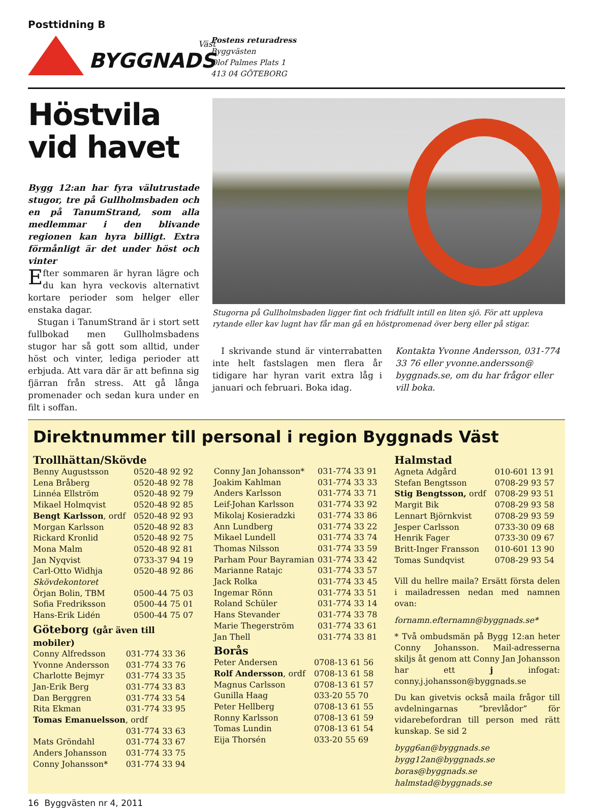Posttidning B
Väst
BYGGNADS
Postens returadress
Byggvästen
Olof Palmes Plats 1
413 04 GÖTEBORG
Höstvila vid havet
Bygg 12:an har fyra välutrustade stugor, tre på Gullholmsbaden och en på TanumStrand, som alla medlemmar i den blivande regionen kan hyra billigt. Extra förmånligt är det under höst och vinter
Efter sommaren är hyran lägre och du kan hyra veckovis alternativt kortare perioder som helger eller enstaka dagar.
Stugan i TanumStrand är i stort sett fullbokad men Gullholmsbadens stugor har så gott som alltid, under höst och vinter, lediga perioder att erbjuda. Att vara där är att befinna sig fjärran från stress. Att gå långa promenader och sedan kura under en filt i soffan.
Stugorna på Gullholmsbaden ligger fint och fridfullt intill en liten sjö. För att uppleva rytande eller kav lugnt hav får man gå en höstpromenad över berg eller på stigar.
I skrivande stund är vinterrabatten inte helt fastslagen men flera år tidigare har hyran varit extra låg i januari och februari. Boka idag.
Kontakta Yvonne Andersson, 031-774 33 76 eller yvonne.andersson@ byggnads.se, om du har frågor eller vill boka.
Direktnummer till personal i region Byggnads Väst
Trollhättan/Skövde
| Benny Augustsson | 0520-48 92 92 |
| Lena Bråberg | 0520-48 92 78 |
| Linnéa Ellström | 0520-48 92 79 |
| Mikael Holmqvist | 0520-48 92 85 |
| Bengt Karlsson , ordf | 0520-48 92 93 |
| Morgan Karlsson | 0520-48 92 83 |
| Rickard Kronlid | 0520-48 92 75 |
| Mona Malm | 0520-48 92 81 |
| Jan Nyqvist | 0733-37 94 19 |
| Carl-Otto Widhja | 0520-48 92 86 |
| Skövdekontoret | |
| Örjan Bolin, TBM | 0500-44 75 03 |
| Sofia Fredriksson | 0500-44 75 01 |
| Hans-Erik Lidén | 0500-44 75 07 |
Göteborg (går även till mobiler)
| Conny Alfredsson | 031-774 33 36 |
| Yvonne Andersson | 031-774 33 76 |
| Charlotte Bejmyr | 031-774 33 35 |
| Jan-Erik Berg | 031-774 33 83 |
| Dan Berggren | 031-774 33 54 |
| Rita Ekman | 031-774 33 95 |
| Tomas Emanuelsson , ordf | |
| | 031-774 33 63 |
| Mats Gröndahl | 031-774 33 67 |
| Anders Johansson | 031-774 33 75 |
| Conny Johansson* | 031-774 33 94 |
| Conny Jan Johansson* | 031-774 33 91 |
| Joakim Kahlman | 031-774 33 33 |
| Anders Karlsson | 031-774 33 71 |
| Leif-Johan Karlsson | 031-774 33 92 |
| Mikolaj Kosieradzki | 031-774 33 86 |
| Ann Lundberg | 031-774 33 22 |
| Mikael Lundell | 031-774 33 74 |
| Thomas Nilsson | 031-774 33 59 |
| Parham Pour Bayramian | 031-774 33 42 |
| Marianne Ratajc | 031-774 33 57 |
| Jack Rolka | 031-774 33 45 |
| Ingemar Rönn | 031-774 33 51 |
| Roland Schüler | 031-774 33 14 |
| Hans Stevander | 031-774 33 78 |
| Marie Thegerström | 031-774 33 61 |
| Jan Thell | 031-774 33 81 |
Borås
| Peter Andersen | 0708-13 61 56 |
| Rolf Andersson , ordf | 0708-13 61 58 |
| Magnus Carlsson | 0708-13 61 57 |
| Gunilla Haag | 033-20 55 70 |
| Peter Hellberg | 0708-13 61 55 |
| Ronny Karlsson | 0708-13 61 59 |
| Tomas Lundin | 0708-13 61 54 |
| Eija Thorsén | 033-20 55 69 |
Halmstad
| Agneta Adgård | 010-601 13 91 |
| Stefan Bengtsson | 0708-29 93 57 |
| Stig Bengtsson, ordf | 0708-29 93 51 |
| Margit Bik | 0708-29 93 58 |
| Lennart Björnkvist | 0708-29 93 59 |
| Jesper Carlsson | 0733-30 09 68 |
| Henrik Fager | 0733-30 09 67 |
| Britt-Inger Fransson | 010-601 13 90 |
| Tomas Sundqvist | 0708-29 93 54 |
Vill du hellre maila? Ersätt första delen i mailadressen nedan med namnen ovan:
fornamn.efternamn@byggnads.se*
* Två ombudsmän på Bygg 12:an heter Conny Johansson. Mail-adresserna skiljs åt genom att Conny Jan Johansson har ett j infogat: conny.j.johansson@byggnads.se
Du kan givetvis också maila frågor till avdelningarnas ”brevlådor” för vidarebefordran till person med rätt kunskap. Se sid 2
bygg6an@byggnads.se
bygg12an@byggnads.se
boras@byggnads.se
halmstad@byggnads.se
16 Byggvästen nr 4, 2011